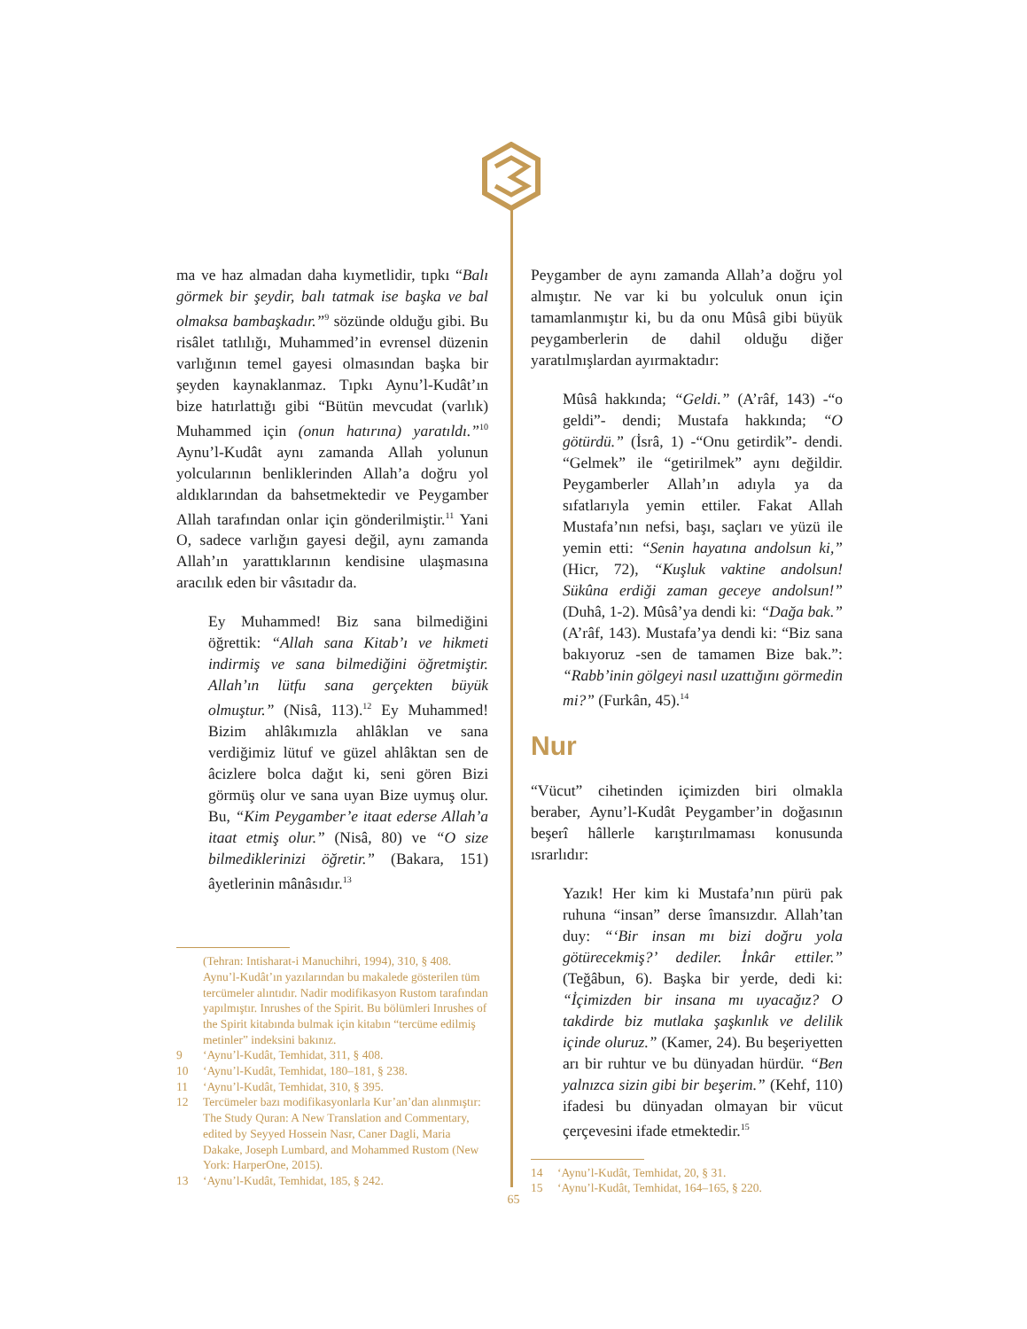ma ve haz almadan daha kıymetlidir, tıpkı “Balı görmek bir şeydir, balı tatmak ise başka ve bal olmaksa bambaşkadır.”<sup>9</sup> sözünde olduğu gibi. Bu risâlet tatlılığı, Muhammed’in evrensel düzenin varlığının temel gayesi olmasından başka bir şeyden kaynaklanmaz. Tıpkı Aynu’l-Kudât’ın bize hatırlattığı gibi “Bütün mevcudat (varlık) Muhammed için (onun hatırına) yaratıldı.”<sup>10</sup> Aynu’l-Kudât aynı zamanda Allah yolunun yolcularının benliklerinden Allah’a doğru yol aldıklarından da bahsetmektedir ve Peygamber Allah tarafından onlar için gönderilmiştir.<sup>11</sup> Yani O, sadece varlığın gayesi değil, aynı zamanda Allah’ın yarattıklarının kendisine ulaşmasına aracılık eden bir vâsıtadır da.
Ey Muhammed! Biz sana bilmediğini öğrettik: “Allah sana Kitab’ı ve hikmeti indirmiş ve sana bilmediğini öğretmiştir. Allah’ın lütfu sana gerçekten büyük olmuştur.” (Nisâ, 113).<sup>12</sup> Ey Muhammed! Bizim ahlâkımızla ahlâklan ve sana verdiğimiz lütuf ve güzel ahlâktan sen de âcizlere bolca dağıt ki, seni gören Bizi görmüş olur ve sana uyan Bize uymuş olur. Bu, “Kim Peygamber’e itaat ederse Allah’a itaat etmiş olur.” (Nisâ, 80) ve “O size bilmediklerinizi öğretir.” (Bakara, 151) âyetlerinin mânâsıdır.<sup>13</sup>
(Tehran: Intisharat-i Manuchihri, 1994), 310, § 408. Aynu’l-Kudât’ın yazılarından bu makalede gösterilen tüm tercümeler alıntıdır. Nadir modifikasyon Rustom tarafından yapılmıştır. Inrushes of the Spirit. Bu bölümleri Inrushes of the Spirit kitabında bulmak için kitabın “tercüme edilmiş metinler” indeksini bakınız.
9 ‘Aynu’l-Kudât, Temhidat, 311, § 408.
10 ‘Aynu’l-Kudât, Temhidat, 180–181, § 238.
11 ‘Aynu’l-Kudât, Temhidat, 310, § 395.
12 Tercümeler bazı modifikasyonlarla Kur’an’dan alınmıştır: The Study Quran: A New Translation and Commentary, edited by Seyyed Hossein Nasr, Caner Dagli, Maria Dakake, Joseph Lumbard, and Mohammed Rustom (New York: HarperOne, 2015).
13 ‘Aynu’l-Kudât, Temhidat, 185, § 242.
Peygamber de aynı zamanda Allah’a doğru yol almıştır. Ne var ki bu yolculuk onun için tamamlanmıştır ki, bu da onu Mûsâ gibi büyük peygamberlerin de dahil olduğu diğer yaratılmışlardan ayırmaktadır:
Mûsâ hakkında; “Geldi.” (A’râf, 143) -“o geldi”- dendi; Mustafa hakkında; “O götürdü.” (İsrâ, 1) -“Onu getirdik”- dendi. “Gelmek” ile “getirilmek” aynı değildir. Peygamberler Allah’ın adıyla ya da sıfatlarıyla yemin ettiler. Fakat Allah Mustafa’nın nefsi, başı, saçları ve yüzü ile yemin etti: “Senin hayatına andolsun ki,” (Hicr, 72), “Kuşluk vaktine andolsun! Sükûna erdiği zaman geceye andolsun!” (Duhâ, 1-2). Mûsâ’ya dendi ki: “Dağa bak.” (A’râf, 143). Mustafa’ya dendi ki: “Biz sana bakıyoruz -sen de tamamen Bize bak.”: “Rabb’inin gölgeyi nasıl uzattığını görmedin mi?” (Furkân, 45).<sup>14</sup>
Nur
“Vücut” cihetinden içimizden biri olmakla beraber, Aynu’l-Kudât Peygamber’in doğasının beşerî hâllerle karıştırılmaması konusunda ısrarlıdır:
Yazık! Her kim ki Mustafa’nın pürü pak ruhuna “insan” derse îmansızdır. Allah’tan duy: “‘Bir insan mı bizi doğru yola götürecekmiş?’ dediler. İnkâr ettiler.” (Teğâbun, 6). Başka bir yerde, dedi ki: “İçimizden bir insana mı uyacağız? O takdirde biz mutlaka şaşkınlık ve delilik içinde oluruz.” (Kamer, 24). Bu beşeriyetten arı bir ruhtur ve bu dünyadan hürdür. “Ben yalnızca sizin gibi bir beşerim.” (Kehf, 110) ifadesi bu dünyadan olmayan bir vücut çerçevesini ifade etmektedir.<sup>15</sup>
14 ‘Aynu’l-Kudât, Temhidat, 20, § 31.
15 ‘Aynu’l-Kudât, Temhidat, 164–165, § 220.
65